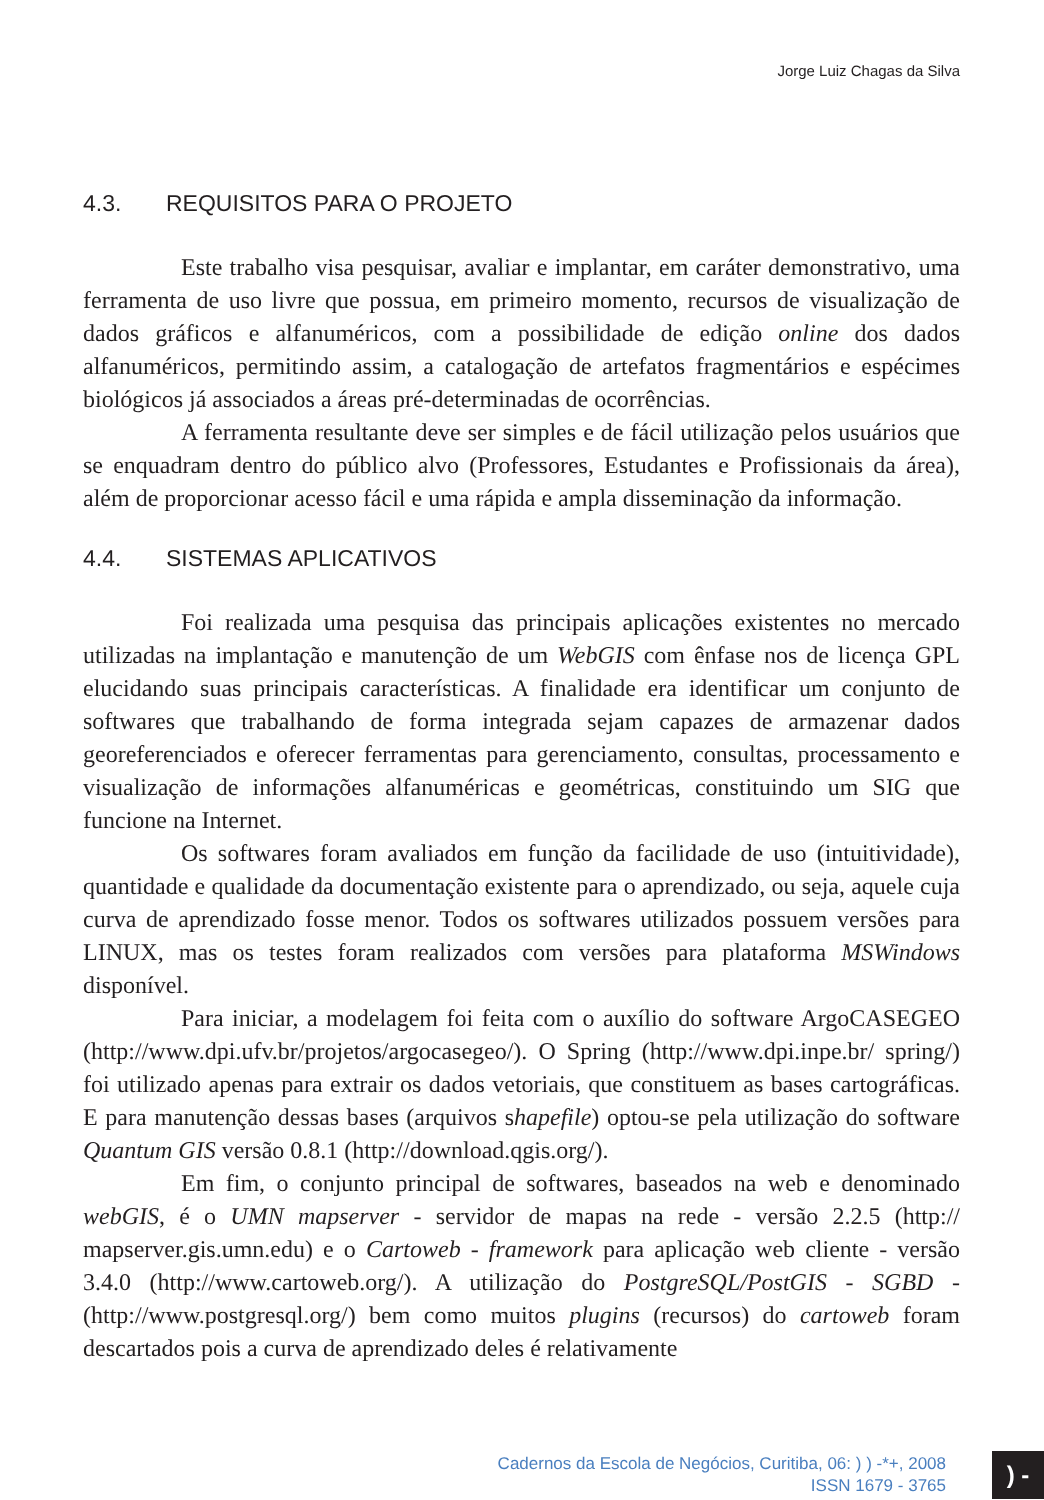Jorge Luiz Chagas da Silva
4.3. REQUISITOS PARA O PROJETO
Este trabalho visa pesquisar, avaliar e implantar, em caráter demonstrativo, uma ferramenta de uso livre que possua, em primeiro momento, recursos de visualização de dados gráficos e alfanuméricos, com a possibilidade de edição online dos dados alfanuméricos, permitindo assim, a catalogação de artefatos fragmentários e espécimes biológicos já associados a áreas pré-determinadas de ocorrências.
A ferramenta resultante deve ser simples e de fácil utilização pelos usuários que se enquadram dentro do público alvo (Professores, Estudantes e Profissionais da área), além de proporcionar acesso fácil e uma rápida e ampla disseminação da informação.
4.4. SISTEMAS APLICATIVOS
Foi realizada uma pesquisa das principais aplicações existentes no mercado utilizadas na implantação e manutenção de um WebGIS com ênfase nos de licença GPL elucidando suas principais características. A finalidade era identificar um conjunto de softwares que trabalhando de forma integrada sejam capazes de armazenar dados georeferenciados e oferecer ferramentas para gerenciamento, consultas, processamento e visualização de informações alfanuméricas e geométricas, constituindo um SIG que funcione na Internet.
Os softwares foram avaliados em função da facilidade de uso (intuitividade), quantidade e qualidade da documentação existente para o aprendizado, ou seja, aquele cuja curva de aprendizado fosse menor. Todos os softwares utilizados possuem versões para LINUX, mas os testes foram realizados com versões para plataforma MSWindows disponível.
Para iniciar, a modelagem foi feita com o auxílio do software ArgoCASEGEO (http://www.dpi.ufv.br/projetos/argocasegeo/). O Spring (http://www.dpi.inpe.br/ spring/) foi utilizado apenas para extrair os dados vetoriais, que constituem as bases cartográficas. E para manutenção dessas bases (arquivos shapefile) optou-se pela utilização do software Quantum GIS versão 0.8.1 (http://download.qgis.org/).
Em fim, o conjunto principal de softwares, baseados na web e denominado webGIS, é o UMN mapserver - servidor de mapas na rede - versão 2.2.5 (http:// mapserver.gis.umn.edu) e o Cartoweb - framework para aplicação web cliente - versão 3.4.0 (http://www.cartoweb.org/). A utilização do PostgreSQL/PostGIS - SGBD - (http://www.postgresql.org/) bem como muitos plugins (recursos) do cartoweb foram descartados pois a curva de aprendizado deles é relativamente
Cadernos da Escola de Negócios, Curitiba, 06: ) ) -*+, 2008
ISSN 1679 - 3765
) -